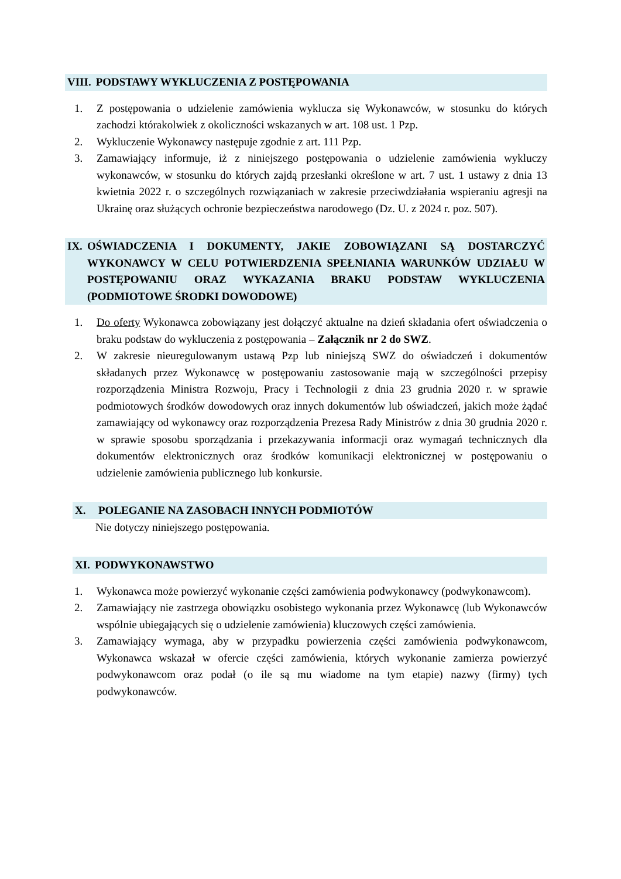VIII. PODSTAWY WYKLUCZENIA Z POSTĘPOWANIA
1. Z postępowania o udzielenie zamówienia wyklucza się Wykonawców, w stosunku do których zachodzi którakolwiek z okoliczności wskazanych w art. 108 ust. 1 Pzp.
2. Wykluczenie Wykonawcy następuje zgodnie z art. 111 Pzp.
3. Zamawiający informuje, iż z niniejszego postępowania o udzielenie zamówienia wykluczy wykonawców, w stosunku do których zajdą przesłanki określone w art. 7 ust. 1 ustawy z dnia 13 kwietnia 2022 r. o szczególnych rozwiązaniach w zakresie przeciwdziałania wspieraniu agresji na Ukrainę oraz służących ochronie bezpieczeństwa narodowego (Dz. U. z 2024 r. poz. 507).
IX. OŚWIADCZENIA I DOKUMENTY, JAKIE ZOBOWIĄZANI SĄ DOSTARCZYĆ WYKONAWCY W CELU POTWIERDZENIA SPEŁNIANIA WARUNKÓW UDZIAŁU W POSTĘPOWANIU ORAZ WYKAZANIA BRAKU PODSTAW WYKLUCZENIA (PODMIOTOWE ŚRODKI DOWODOWE)
1. Do oferty Wykonawca zobowiązany jest dołączyć aktualne na dzień składania ofert oświadczenia o braku podstaw do wykluczenia z postępowania – Załącznik nr 2 do SWZ.
2. W zakresie nieuregulowanym ustawą Pzp lub niniejszą SWZ do oświadczeń i dokumentów składanych przez Wykonawcę w postępowaniu zastosowanie mają w szczególności przepisy rozporządzenia Ministra Rozwoju, Pracy i Technologii z dnia 23 grudnia 2020 r. w sprawie podmiotowych środków dowodowych oraz innych dokumentów lub oświadczeń, jakich może żądać zamawiający od wykonawcy oraz rozporządzenia Prezesa Rady Ministrów z dnia 30 grudnia 2020 r. w sprawie sposobu sporządzania i przekazywania informacji oraz wymagań technicznych dla dokumentów elektronicznych oraz środków komunikacji elektronicznej w postępowaniu o udzielenie zamówienia publicznego lub konkursie.
X. POLEGANIE NA ZASOBACH INNYCH PODMIOTÓW
Nie dotyczy niniejszego postępowania.
XI. PODWYKONAWSTWO
1. Wykonawca może powierzyć wykonanie części zamówienia podwykonawcy (podwykonawcom).
2. Zamawiający nie zastrzega obowiązku osobistego wykonania przez Wykonawcę (lub Wykonawców wspólnie ubiegających się o udzielenie zamówienia) kluczowych części zamówienia.
3. Zamawiający wymaga, aby w przypadku powierzenia części zamówienia podwykonawcom, Wykonawca wskazał w ofercie części zamówienia, których wykonanie zamierza powierzyć podwykonawcom oraz podał (o ile są mu wiadome na tym etapie) nazwy (firmy) tych podwykonawców.